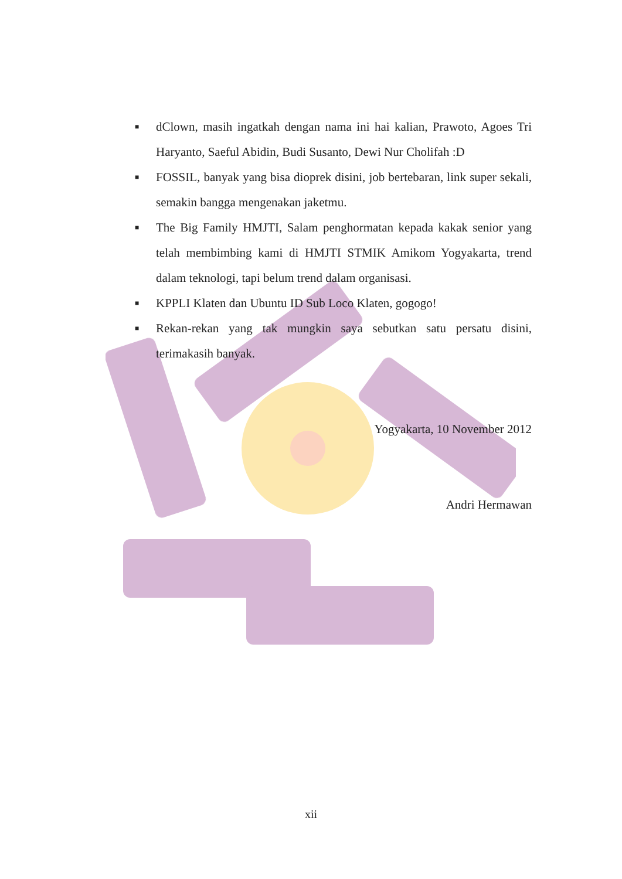■ dClown, masih ingatkah dengan nama ini hai kalian, Prawoto, Agoes Tri Haryanto, Saeful Abidin, Budi Susanto, Dewi Nur Cholifah :D
■ FOSSIL, banyak yang bisa dioprek disini, job bertebaran, link super sekali, semakin bangga mengenakan jaketmu.
■ The Big Family HMJTI, Salam penghormatan kepada kakak senior yang telah membimbing kami di HMJTI STMIK Amikom Yogyakarta, trend dalam teknologi, tapi belum trend dalam organisasi.
■ KPPLI Klaten dan Ubuntu ID Sub Loco Klaten, gogogo!
■ Rekan-rekan yang tak mungkin saya sebutkan satu persatu disini, terimakasih banyak.
Yogyakarta, 10 November 2012
Andri Hermawan
xii